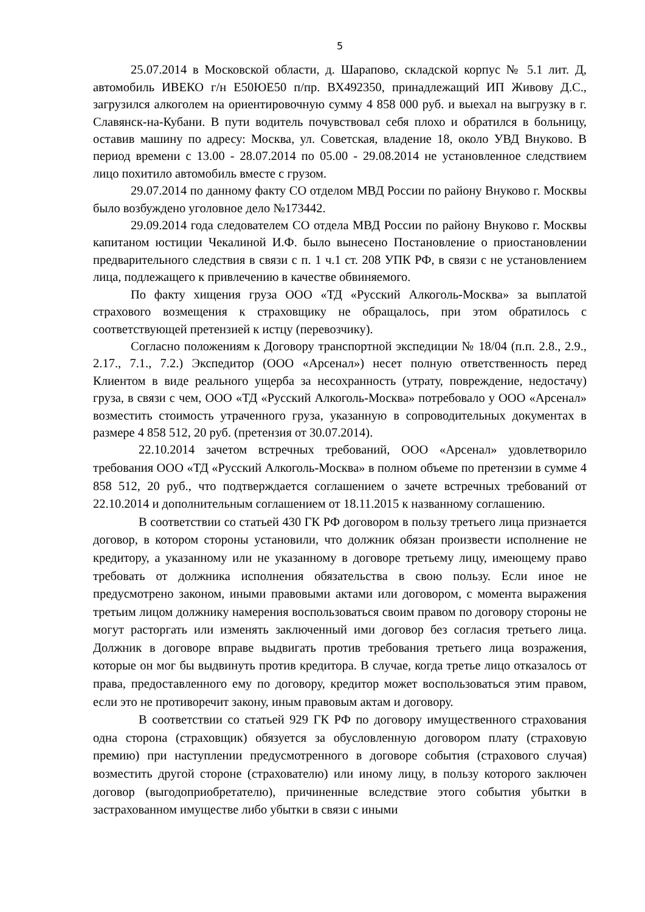5
25.07.2014 в Московской области, д. Шарапово, складской корпус № 5.1 лит. Д, автомобиль ИВЕКО г/н Е50ЮЕ50 п/пр. ВХ492350, принадлежащий ИП Живову Д.С., загрузился алкоголем на ориентировочную сумму 4 858 000 руб. и выехал на выгрузку в г. Славянск-на-Кубани. В пути водитель почувствовал себя плохо и обратился в больницу, оставив машину по адресу: Москва, ул. Советская, владение 18, около УВД Внуково. В период времени с 13.00 - 28.07.2014 по 05.00 - 29.08.2014 не установленное следствием лицо похитило автомобиль вместе с грузом.
29.07.2014 по данному факту СО отделом МВД России по району Внуково г. Москвы было возбуждено уголовное дело №173442.
29.09.2014 года следователем СО отдела МВД России по району Внуково г. Москвы капитаном юстиции Чекалиной И.Ф. было вынесено Постановление о приостановлении предварительного следствия в связи с п. 1 ч.1 ст. 208 УПК РФ, в связи с не установлением лица, подлежащего к привлечению в качестве обвиняемого.
По факту хищения груза ООО «ТД «Русский Алкоголь-Москва» за выплатой страхового возмещения к страховщику не обращалось, при этом обратилось с соответствующей претензией к истцу (перевозчику).
Согласно положениям к Договору транспортной экспедиции № 18/04 (п.п. 2.8., 2.9., 2.17., 7.1., 7.2.) Экспедитор (ООО «Арсенал») несет полную ответственность перед Клиентом в виде реального ущерба за несохранность (утрату, повреждение, недостачу) груза, в связи с чем, ООО «ТД «Русский Алкоголь-Москва» потребовало у ООО «Арсенал» возместить стоимость утраченного груза, указанную в сопроводительных документах в размере 4 858 512, 20 руб. (претензия от 30.07.2014).
22.10.2014 зачетом встречных требований, ООО «Арсенал» удовлетворило требования ООО «ТД «Русский Алкоголь-Москва» в полном объеме по претензии в сумме 4 858 512, 20 руб., что подтверждается соглашением о зачете встречных требований от 22.10.2014 и дополнительным соглашением от 18.11.2015 к названному соглашению.
В соответствии со статьей 430 ГК РФ договором в пользу третьего лица признается договор, в котором стороны установили, что должник обязан произвести исполнение не кредитору, а указанному или не указанному в договоре третьему лицу, имеющему право требовать от должника исполнения обязательства в свою пользу. Если иное не предусмотрено законом, иными правовыми актами или договором, с момента выражения третьим лицом должнику намерения воспользоваться своим правом по договору стороны не могут расторгать или изменять заключенный ими договор без согласия третьего лица. Должник в договоре вправе выдвигать против требования третьего лица возражения, которые он мог бы выдвинуть против кредитора. В случае, когда третье лицо отказалось от права, предоставленного ему по договору, кредитор может воспользоваться этим правом, если это не противоречит закону, иным правовым актам и договору.
В соответствии со статьей 929 ГК РФ по договору имущественного страхования одна сторона (страховщик) обязуется за обусловленную договором плату (страховую премию) при наступлении предусмотренного в договоре события (страхового случая) возместить другой стороне (страхователю) или иному лицу, в пользу которого заключен договор (выгодоприобретателю), причиненные вследствие этого события убытки в застрахованном имуществе либо убытки в связи с иными